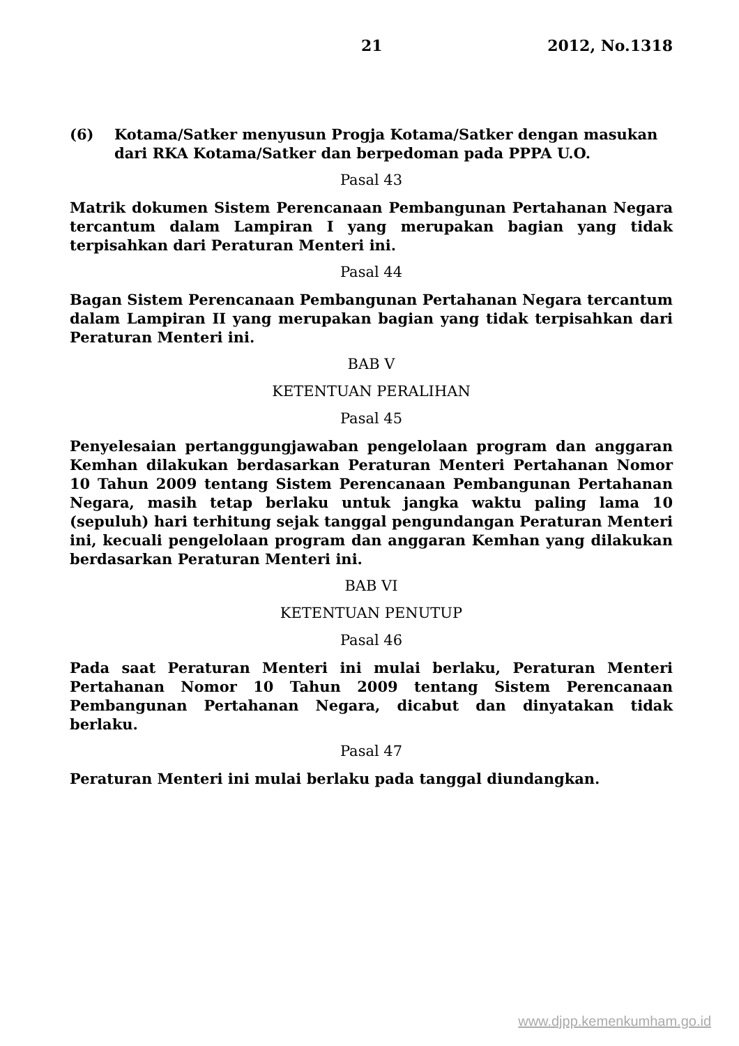21 2012, No.1318
(6) Kotama/Satker menyusun Progja Kotama/Satker dengan masukan dari RKA Kotama/Satker dan berpedoman pada PPPA U.O.
Pasal 43
Matrik dokumen Sistem Perencanaan Pembangunan Pertahanan Negara tercantum dalam Lampiran I yang merupakan bagian yang tidak terpisahkan dari Peraturan Menteri ini.
Pasal 44
Bagan Sistem Perencanaan Pembangunan Pertahanan Negara tercantum dalam Lampiran II yang merupakan bagian yang tidak terpisahkan dari Peraturan Menteri ini.
BAB V
KETENTUAN PERALIHAN
Pasal 45
Penyelesaian pertanggungjawaban pengelolaan program dan anggaran Kemhan dilakukan berdasarkan Peraturan Menteri Pertahanan Nomor 10 Tahun 2009 tentang Sistem Perencanaan Pembangunan Pertahanan Negara, masih tetap berlaku untuk jangka waktu paling lama 10 (sepuluh) hari terhitung sejak tanggal pengundangan Peraturan Menteri ini, kecuali pengelolaan program dan anggaran Kemhan yang dilakukan berdasarkan Peraturan Menteri ini.
BAB VI
KETENTUAN PENUTUP
Pasal 46
Pada saat Peraturan Menteri ini mulai berlaku, Peraturan Menteri Pertahanan Nomor 10 Tahun 2009 tentang Sistem Perencanaan Pembangunan Pertahanan Negara, dicabut dan dinyatakan tidak berlaku.
Pasal 47
Peraturan Menteri ini mulai berlaku pada tanggal diundangkan.
www.djpp.kemenkumham.go.id